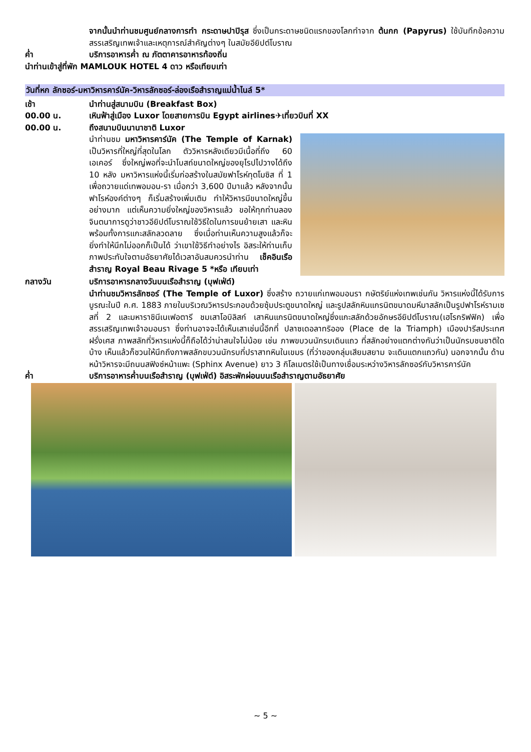จากนั้นนำท่านชมศูนย์กลางการทำ กระดาษปาปิรุส ซึ่งเป็นกระดาษชนิดแรกของโลกทำจาก ต้นกก (Papyrus) ใช้บันทึกข้อความสรรเสริญเทพเจ้าและเหตุการณ์สำคัญต่างๆ ในสมัยอียิปต์โบราณ
ค่ำ บริการอาหารค่ำ ณ ภัตตาคารอาหารท้องถิ่น
นำท่านเข้าสู่ที่พัก MAMLOUK HOTEL 4 ดาว หรือเทียบเท่า
วันที่หก ลักซอร์-มหาวิหารคาร์นัค-วิหารลักซอร์-ล่องเรือสำราญแม่น้ำไนล์ 5*
เช้า นำท่านสู่สนามบิน (Breakfast Box)
00.00 น. เหินฟ้าสู่เมือง Luxor โดยสายการบิน Egypt airlines✈เที่ยวบินที่ XX
00.00 น. ถึงสนามบินนานาชาติ Luxor
นำท่านชม มหาวิหารคาร์นัค (The Temple of Karnak) เป็นวิหารที่ใหญ่ที่สุดในโลก ตัววิหารหลังเดียวมีเนื้อที่ถึง 60 เอเคอร์ ซึ่งใหญ่พอที่จะนำโบสถ์ขนาดใหญ่ของยุโรปไปวางได้ถึง 10 หลัง มหาวิหารแห่งนี้เริ่มก่อสร้างในสมัยฟาโรห์ทุตโมซิส ที่ 1 เพื่อถวายแด่เทพอมอน-รา เมื่อกว่า 3,600 ปีมาแล้ว หลังจากนั้นฟาโรห์องค์ต่างๆ ก็เริ่มสร้างเพิ่มเติม ทำให้วิหารมีขนาดใหญ่ขึ้นอย่างมาก แต่เห็นความยิ่งใหญ่ของวิหารแล้ว ขอให้ทุกท่านลองจินตนาการดูว่าชาวอียิปต์โบราณใช้วิธีใดในการขนย้ายเสา และหิน พร้อมทั้งการแกะสลักลวดลาย ซึ่งเมื่อท่านเห็นความสูงแล้วก็จะยิ่งทำให้นึกไม่ออกก็เป็นได้ ว่าเขาใช้วิธีทำอย่างไร อิสระให้ท่านเก็บภาพประทับใจตามอัธยาศัยได้เวลาอันสมควรนำท่าน เช็คอินเรือสำราญ Royal Beau Rivage 5 *หรือ เทียบเท่า
กลางวัน บริการอาหารกลางวันบนเรือสำราญ (บุฟเฟ่ต์)
นำท่านชมวิหารลักซอร์ (The Temple of Luxor) ซึ่งสร้าง ถวายแก่เทพอมอนรา กษัตริย์แห่งเทพเช่นกัน วิหารแห่งนี้ได้รับการบูรณะในปี ค.ศ. 1883 ภายในบริเวณวิหารประกอบด้วยซุ้มประตูขนาดใหญ่ และรูปสลักหินแกรนิตขนาดมหึมาสลักเป็นรูปฟาโรห์รามเซสที่ 2 และมหาราชินีเนเฟอตารี ชมเสาโอบิลิสก์ เสาหินแกรนิตขนาดใหญ่ซึ่งแกะสลักด้วยอักษรอียิปต์โบราณ(เฮโรกริฟฟิค) เพื่อสรรเสริญเทพเจ้าอมอนรา ซึ่งท่านอาจจะได้เห็นเสาเช่นนี้อีกที่ ปลาซเดอลาทริออง (Place de la Triamph) เมืองปารีสประเทศฝรั่งเศส ภาพสลักที่วิหารแห่งนี้ก็ถือได้ว่าน่าสนใจไม่น้อย เช่น ภาพขบวนนักรบเดินแถว ที่สลักอย่างแตกต่างกันว่าเป็นนักรบชนชาติใดบ้าง เห็นแล้วก็ชวนให้นึกถึงภาพสลักขบวนนักรบที่ปราสาทหินในเขมร (ที่ว่าของกลุ่มเสียมสยาม จะเดินแตกแถวกัน) นอกจากนั้น ด้านหน้าวิหารจะมีถนนสฟิงซ์หน้าแพะ (Sphinx Avenue) ยาว 3 กิโลเมตรใช้เป็นทางเชื่อมระหว่างวิหารลักซอร์กับวิหารคาร์นัค
ค่ำ บริการอาหารค่ำบนเรือสำราญ (บุฟเฟ่ต์) อิสระพักผ่อนบนเรือสำราญตามอัธยาศัย
~ 5 ~